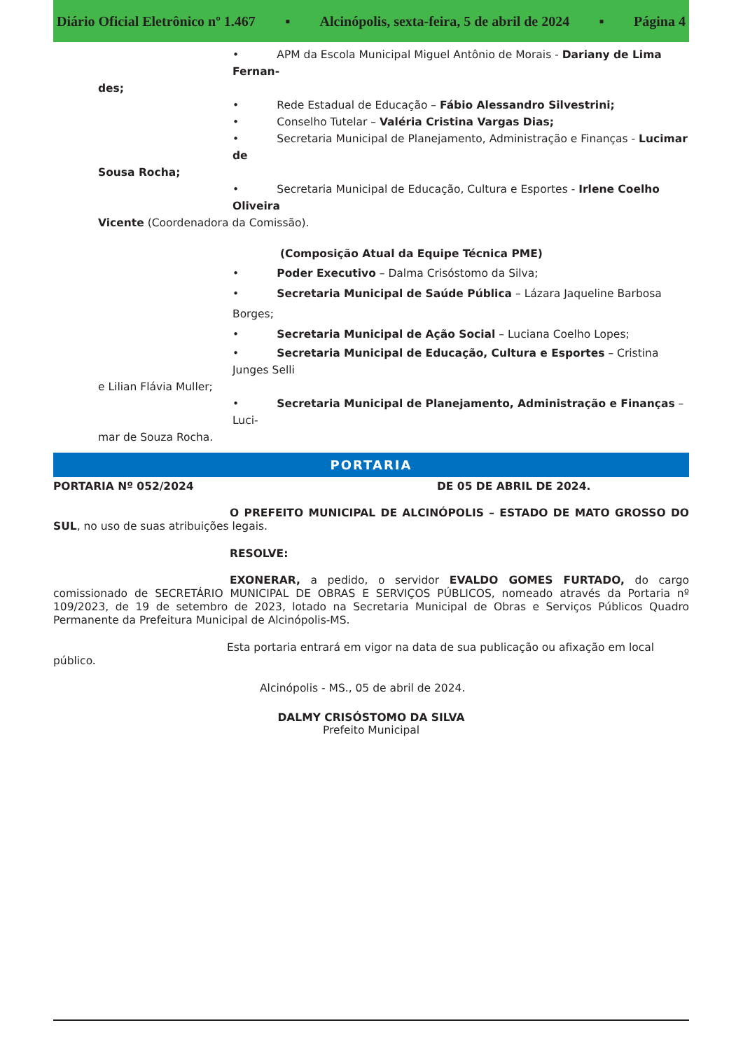Diário Oficial Eletrônico nº 1.467 ▪ Alcinópolis, sexta-feira, 5 de abril de 2024 ▪ Página 4
• APM da Escola Municipal Miguel Antônio de Morais - Dariany de Lima Fernan-
des;
• Rede Estadual de Educação – Fábio Alessandro Silvestrini;
• Conselho Tutelar – Valéria Cristina Vargas Dias;
• Secretaria Municipal de Planejamento, Administração e Finanças - Lucimar de
Sousa Rocha;
• Secretaria Municipal de Educação, Cultura e Esportes - Irlene Coelho Oliveira
Vicente (Coordenadora da Comissão).
(Composição Atual da Equipe Técnica PME)
• Poder Executivo – Dalma Crisóstomo da Silva;
• Secretaria Municipal de Saúde Pública – Lázara Jaqueline Barbosa Borges;
• Secretaria Municipal de Ação Social – Luciana Coelho Lopes;
• Secretaria Municipal de Educação, Cultura e Esportes – Cristina Junges Selli
e Lilian Flávia Muller;
• Secretaria Municipal de Planejamento, Administração e Finanças – Luci-
mar de Souza Rocha.
PORTARIA
PORTARIA Nº 052/2024 DE 05 DE ABRIL DE 2024.
O PREFEITO MUNICIPAL DE ALCINÓPOLIS – ESTADO DE MATO GROSSO DO SUL, no uso de suas atribuições legais.
RESOLVE:
EXONERAR, a pedido, o servidor EVALDO GOMES FURTADO, do cargo comissionado de SECRETÁRIO MUNICIPAL DE OBRAS E SERVIÇOS PÚBLICOS, nomeado através da Portaria nº 109/2023, de 19 de setembro de 2023, lotado na Secretaria Municipal de Obras e Serviços Públicos Quadro Permanente da Prefeitura Municipal de Alcinópolis-MS.
Esta portaria entrará em vigor na data de sua publicação ou afixação em local público.
Alcinópolis - MS., 05 de abril de 2024.
DALMY CRISÓSTOMO DA SILVA
Prefeito Municipal